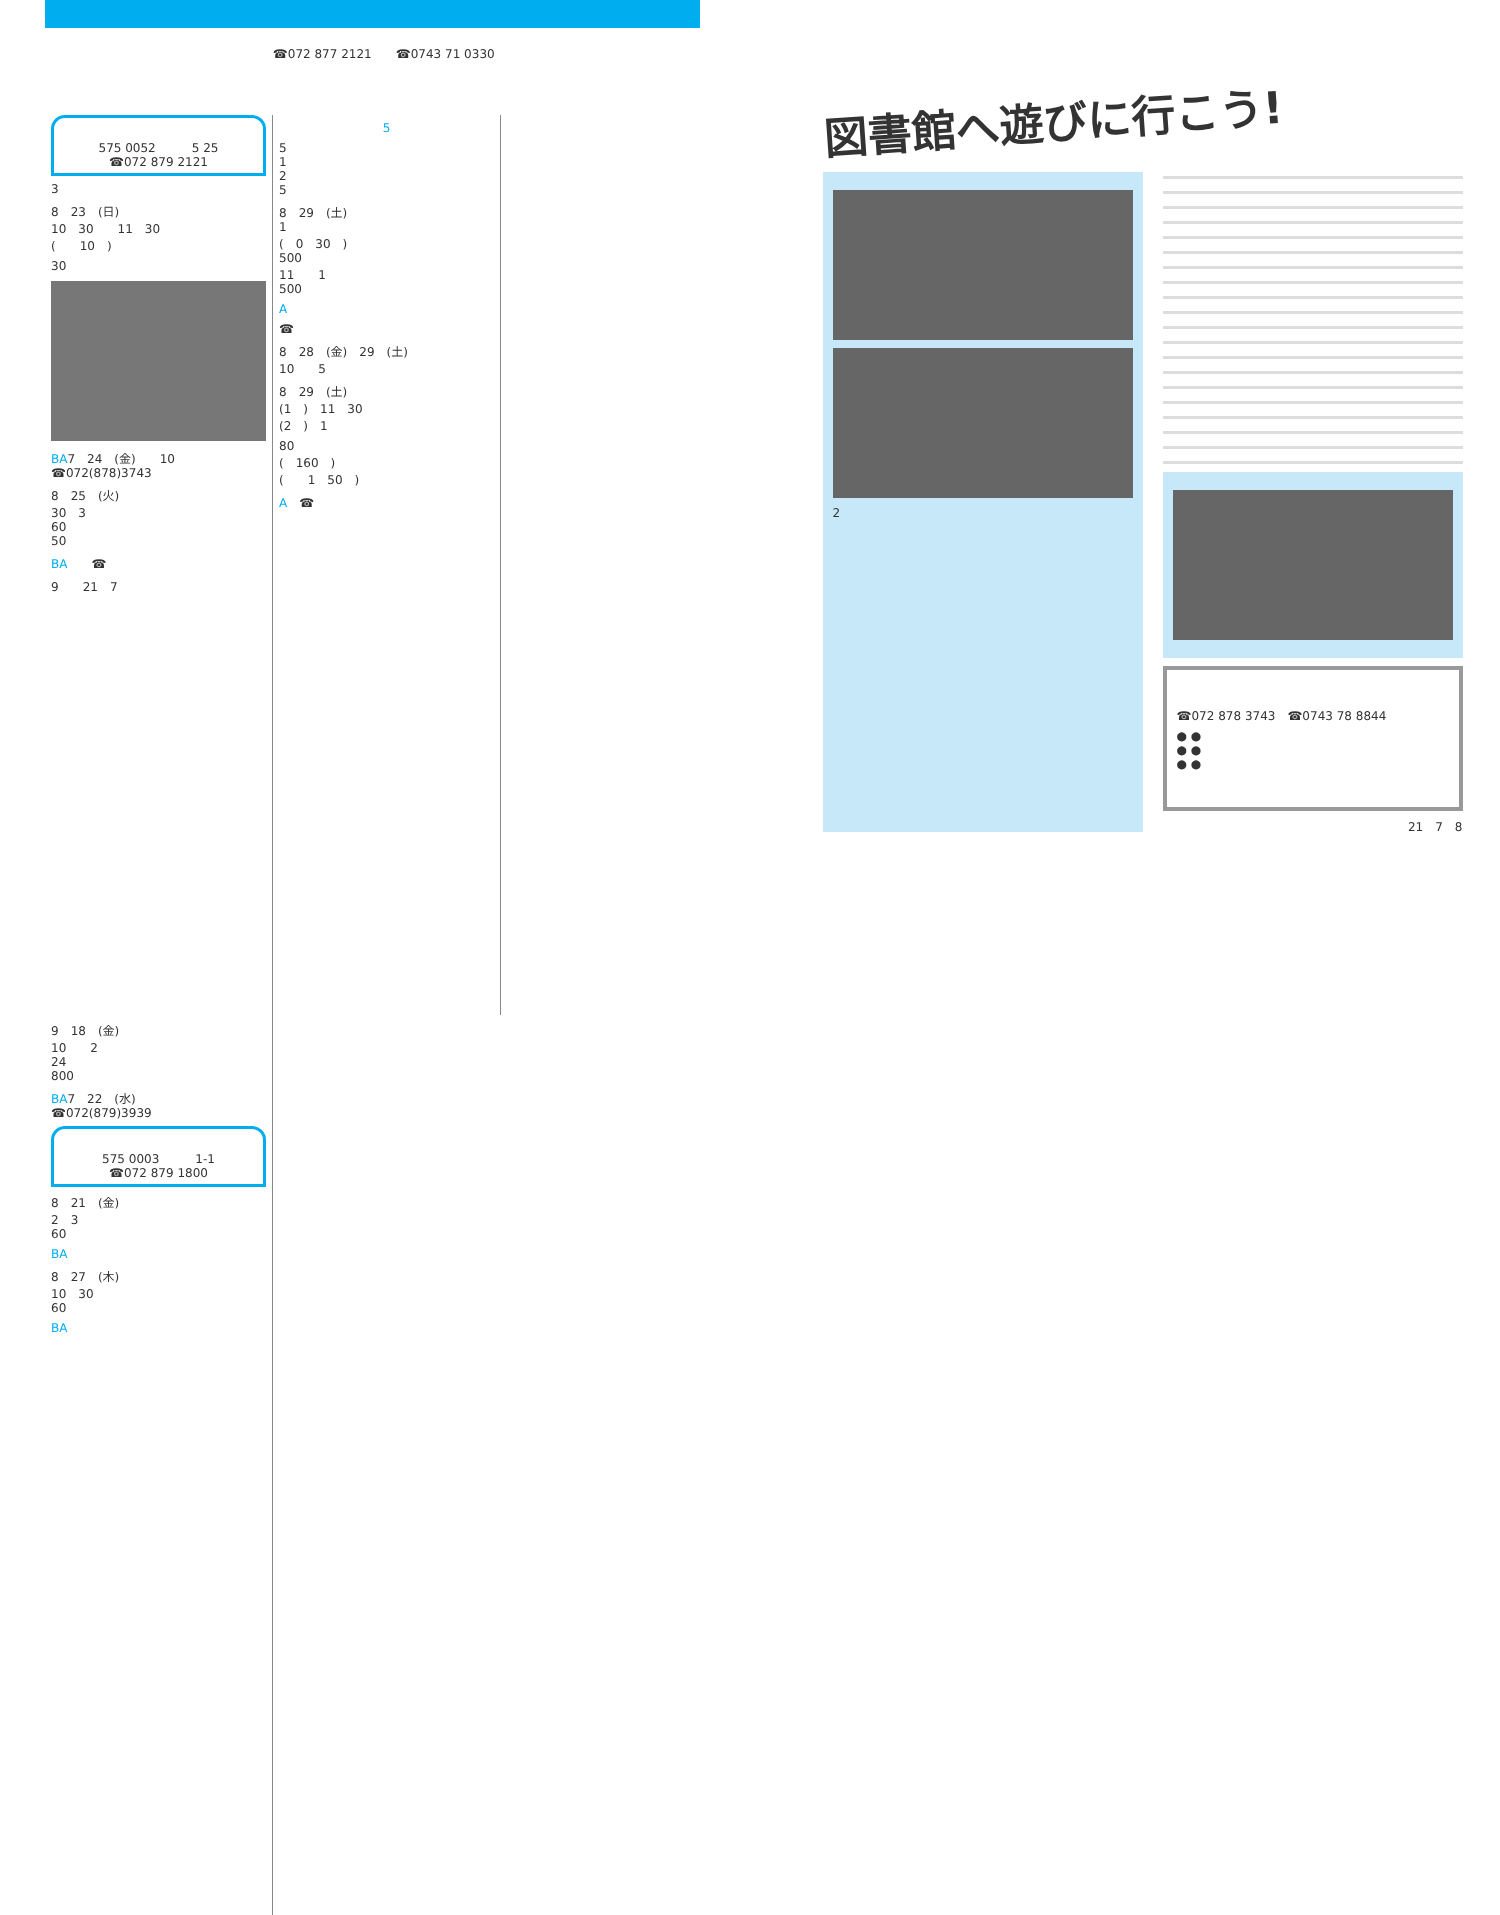☎072 877 2121　　☎0743 71 0330
575 0052　　　5 25
☎072 879 2121
3
8　23　(日)
10　30　　11　30
(　　10　)
30
BA7　24　(金)　　10
☎072(878)3743
8　25　(火)
30　3
60
50
BA　　☎
9　　21　7
5
5
1
2
5
8　29　(土)
1
(　0　30　)
500
11　　1
500
A
☎
8　28　(金)　29　(土)
10　　5
8　29　(土)
(1　)　11　30
(2　)　1
80
(　160　)
(　　1　50　)
A　☎
9　18　(金)
10　　2
24
800
BA7　22　(水)
☎072(879)3939
575 0003　　　1-1
☎072 879 1800
8　21　(金)
2　3
60
BA
8　27　(木)
10　30
60
BA
図書館へ遊びに行こう!
2
☎072 878 3743　☎0743 78 8844
● ●
● ●
● ●
21　7　8